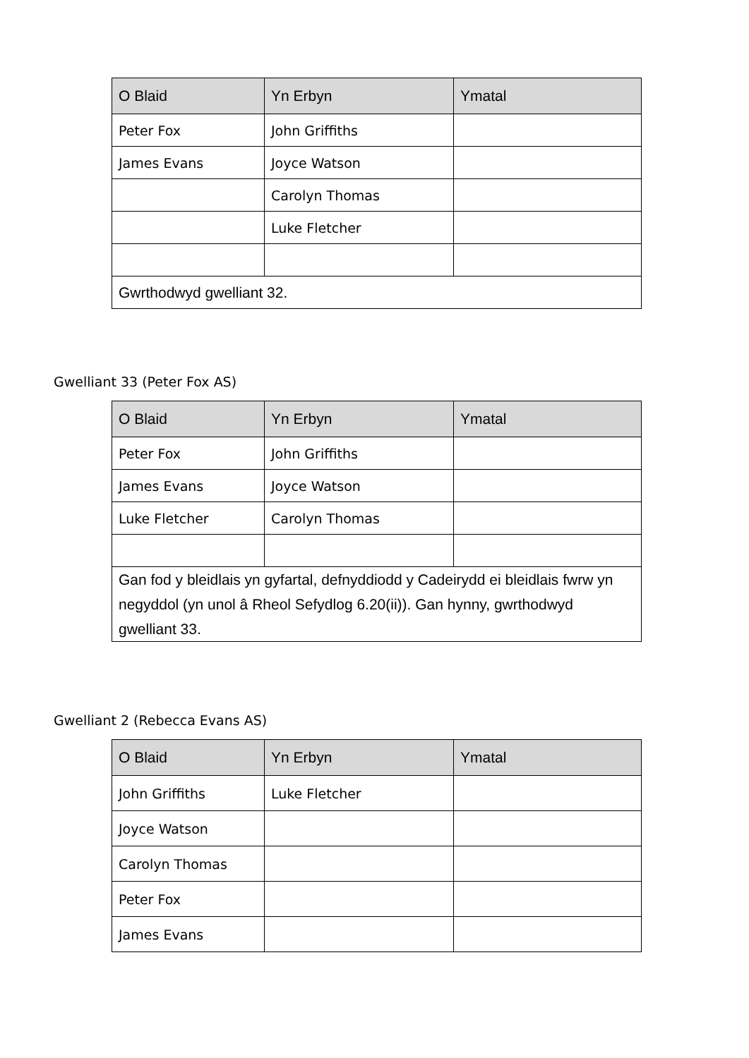| O Blaid | Yn Erbyn | Ymatal |
| --- | --- | --- |
| Peter Fox | John Griffiths | |
| James Evans | Joyce Watson | |
| | Carolyn Thomas | |
| | Luke Fletcher | |
| Gwrthodwyd gwelliant 32. | | |
Gwelliant 33 (Peter Fox AS)
| O Blaid | Yn Erbyn | Ymatal |
| --- | --- | --- |
| Peter Fox | John Griffiths | |
| James Evans | Joyce Watson | |
| Luke Fletcher | Carolyn Thomas | |
| Gan fod y bleidlais yn gyfartal, defnyddiodd y Cadeirydd ei bleidlais fwrw yn negyddol (yn unol â Rheol Sefydlog 6.20(ii)). Gan hynny, gwrthodwyd gwelliant 33. | | |
Gwelliant 2 (Rebecca Evans AS)
| O Blaid | Yn Erbyn | Ymatal |
| --- | --- | --- |
| John Griffiths | Luke Fletcher | |
| Joyce Watson | | |
| Carolyn Thomas | | |
| Peter Fox | | |
| James Evans | | |